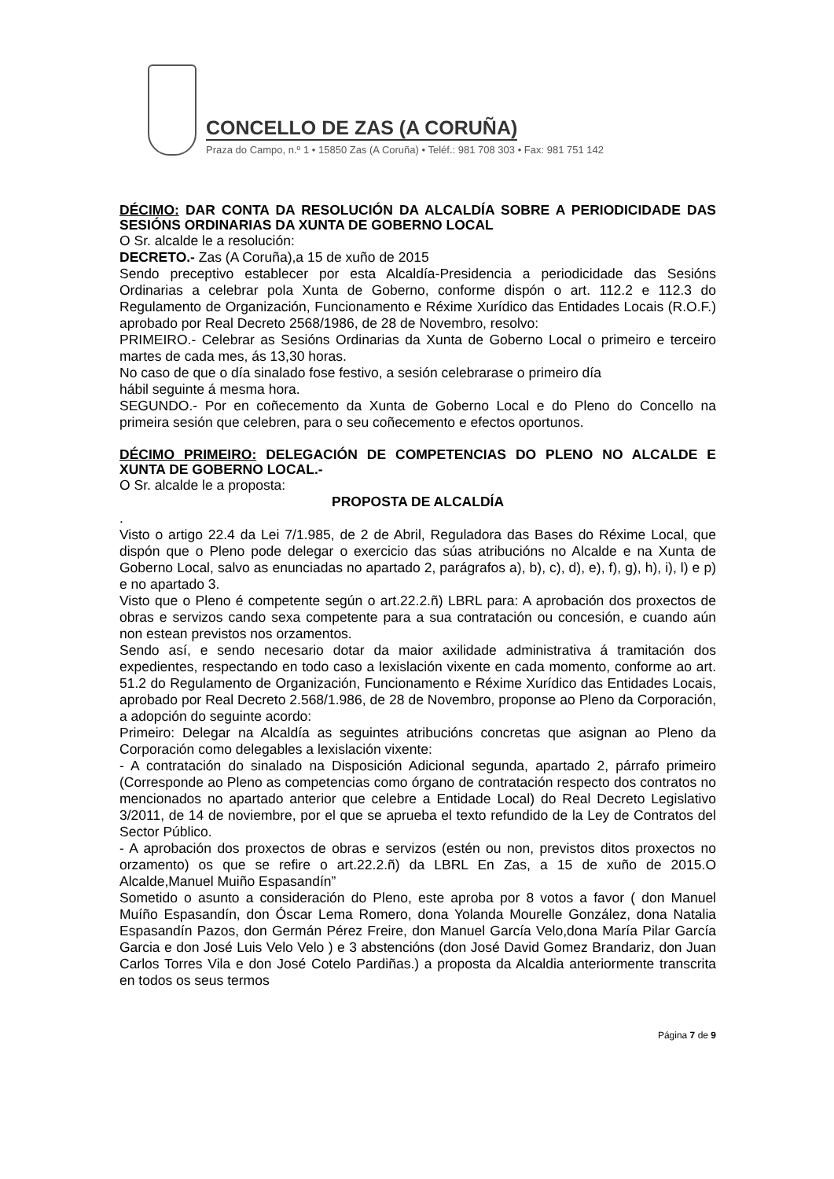CONCELLO DE ZAS (A CORUÑA)
Praza do Campo, n.º 1 • 15850 Zas (A Coruña) • Teléf.: 981 708 303 • Fax: 981 751 142
DÉCIMO: DAR CONTA DA RESOLUCIÓN DA ALCALDÍA SOBRE A PERIODICIDADE DAS SESIÓNS ORDINARIAS DA XUNTA DE GOBERNO LOCAL
O Sr. alcalde le a resolución:
DECRETO.- Zas (A Coruña),a 15 de xuño de 2015
Sendo preceptivo establecer por esta Alcaldía-Presidencia a periodicidade das Sesións Ordinarias a celebrar pola Xunta de Goberno, conforme dispón o art. 112.2 e 112.3 do Regulamento de Organización, Funcionamento e Réxime Xurídico das Entidades Locais (R.O.F.) aprobado por Real Decreto 2568/1986, de 28 de Novembro, resolvo:
PRIMEIRO.- Celebrar as Sesións Ordinarias da Xunta de Goberno Local o primeiro e terceiro martes de cada mes, ás 13,30 horas.
No caso de que o día sinalado fose festivo, a sesión celebrarase o primeiro día
hábil seguinte á mesma hora.
SEGUNDO.- Por en coñecemento da Xunta de Goberno Local e do Pleno do Concello na primeira sesión que celebren, para o seu coñecemento e efectos oportunos.
DÉCIMO PRIMEIRO: DELEGACIÓN DE COMPETENCIAS DO PLENO NO ALCALDE E XUNTA DE GOBERNO LOCAL.-
O Sr. alcalde le a proposta:
PROPOSTA DE ALCALDÍA
.
Visto o artigo 22.4 da Lei 7/1.985, de 2 de Abril, Reguladora das Bases do Réxime Local, que dispón que o Pleno pode delegar o exercicio das súas atribucións no Alcalde e na Xunta de Goberno Local, salvo as enunciadas no apartado 2, parágrafos a), b), c), d), e), f), g), h), i), l) e p) e no apartado 3.
Visto que o Pleno é competente según o art.22.2.ñ) LBRL para: A aprobación dos proxectos de obras e servizos cando sexa competente para a sua contratación ou concesión, e cuando aún non estean previstos nos orzamentos.
Sendo así, e sendo necesario dotar da maior axilidade administrativa á tramitación dos expedientes, respectando en todo caso a lexislación vixente en cada momento, conforme ao art. 51.2 do Regulamento de Organización, Funcionamento e Réxime Xurídico das Entidades Locais, aprobado por Real Decreto 2.568/1.986, de 28 de Novembro, proponse ao Pleno da Corporación, a adopción do seguinte acordo:
Primeiro: Delegar na Alcaldía as seguintes atribucións concretas que asignan ao Pleno da Corporación como delegables a lexislación vixente:
- A contratación do sinalado na Disposición Adicional segunda, apartado 2, párrafo primeiro (Corresponde ao Pleno as competencias como órgano de contratación respecto dos contratos no mencionados no apartado anterior que celebre a Entidade Local) do Real Decreto Legislativo 3/2011, de 14 de noviembre, por el que se aprueba el texto refundido de la Ley de Contratos del Sector Público.
- A aprobación dos proxectos de obras e servizos (estén ou non, previstos ditos proxectos no orzamento) os que se refire o art.22.2.ñ) da LBRL En Zas, a 15 de xuño de 2015.O Alcalde,Manuel Muiño Espasandín”
Sometido o asunto a consideración do Pleno, este aproba por 8 votos a favor ( don Manuel Muíño Espasandín, don Óscar Lema Romero, dona Yolanda Mourelle González, dona Natalia Espasandín Pazos, don Germán Pérez Freire, don Manuel García Velo,dona María Pilar García Garcia e don José Luis Velo Velo ) e 3 abstencións (don José David Gomez Brandariz, don Juan Carlos Torres Vila e don José Cotelo Pardiñas.) a proposta da Alcaldia anteriormente transcrita en todos os seus termos
Página 7 de 9